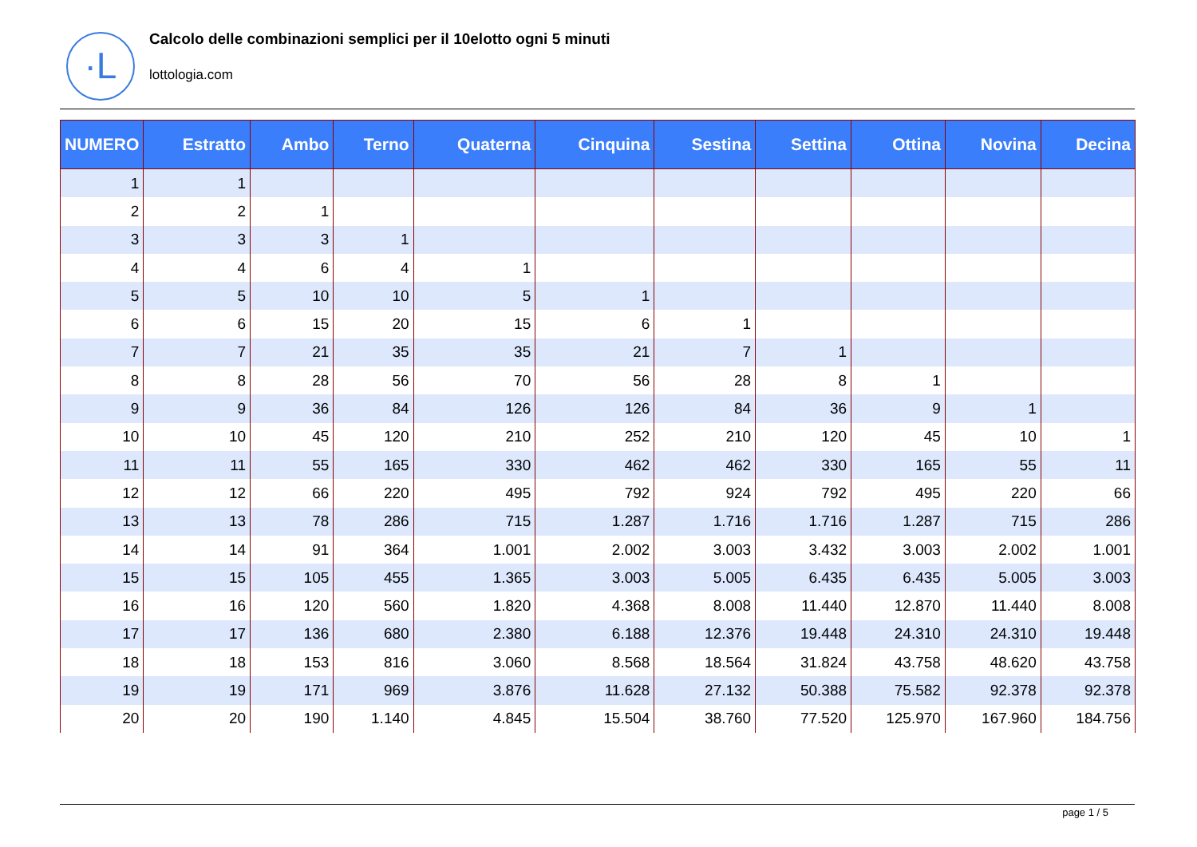·L
Calcolo delle combinazioni semplici per il 10elotto ogni 5 minuti
lottologia.com
| NUMERO | Estratto | Ambo | Terno | Quaterna | Cinquina | Sestina | Settina | Ottina | Novina | Decina |
| --- | --- | --- | --- | --- | --- | --- | --- | --- | --- | --- |
| 1 | 1 | | | | | | | | | |
| 2 | 2 | 1 | | | | | | | | |
| 3 | 3 | 3 | 1 | | | | | | | |
| 4 | 4 | 6 | 4 | 1 | | | | | | |
| 5 | 5 | 10 | 10 | 5 | 1 | | | | | |
| 6 | 6 | 15 | 20 | 15 | 6 | 1 | | | | |
| 7 | 7 | 21 | 35 | 35 | 21 | 7 | 1 | | | |
| 8 | 8 | 28 | 56 | 70 | 56 | 28 | 8 | 1 | | |
| 9 | 9 | 36 | 84 | 126 | 126 | 84 | 36 | 9 | 1 | |
| 10 | 10 | 45 | 120 | 210 | 252 | 210 | 120 | 45 | 10 | 1 |
| 11 | 11 | 55 | 165 | 330 | 462 | 462 | 330 | 165 | 55 | 11 |
| 12 | 12 | 66 | 220 | 495 | 792 | 924 | 792 | 495 | 220 | 66 |
| 13 | 13 | 78 | 286 | 715 | 1.287 | 1.716 | 1.716 | 1.287 | 715 | 286 |
| 14 | 14 | 91 | 364 | 1.001 | 2.002 | 3.003 | 3.432 | 3.003 | 2.002 | 1.001 |
| 15 | 15 | 105 | 455 | 1.365 | 3.003 | 5.005 | 6.435 | 6.435 | 5.005 | 3.003 |
| 16 | 16 | 120 | 560 | 1.820 | 4.368 | 8.008 | 11.440 | 12.870 | 11.440 | 8.008 |
| 17 | 17 | 136 | 680 | 2.380 | 6.188 | 12.376 | 19.448 | 24.310 | 24.310 | 19.448 |
| 18 | 18 | 153 | 816 | 3.060 | 8.568 | 18.564 | 31.824 | 43.758 | 48.620 | 43.758 |
| 19 | 19 | 171 | 969 | 3.876 | 11.628 | 27.132 | 50.388 | 75.582 | 92.378 | 92.378 |
| 20 | 20 | 190 | 1.140 | 4.845 | 15.504 | 38.760 | 77.520 | 125.970 | 167.960 | 184.756 |
page 1 / 5